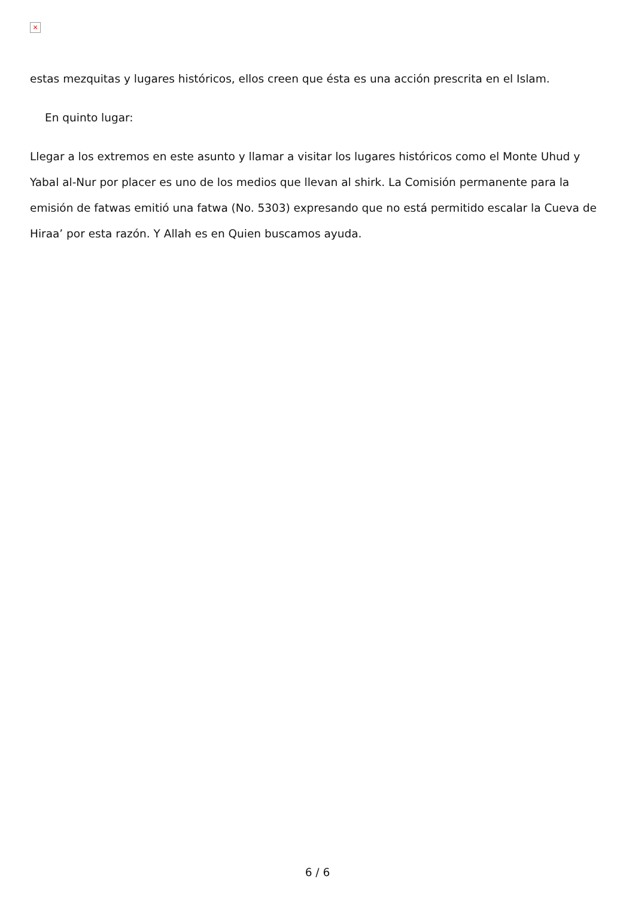×
estas mezquitas y lugares históricos, ellos creen que ésta es una acción prescrita en el Islam.
En quinto lugar:
Llegar a los extremos en este asunto y llamar a visitar los lugares históricos como el Monte Uhud y Yabal al-Nur por placer es uno de los medios que llevan al shirk. La Comisión permanente para la emisión de fatwas emitió una fatwa (No. 5303) expresando que no está permitido escalar la Cueva de Hiraa’ por esta razón. Y Allah es en Quien buscamos ayuda.
6 / 6